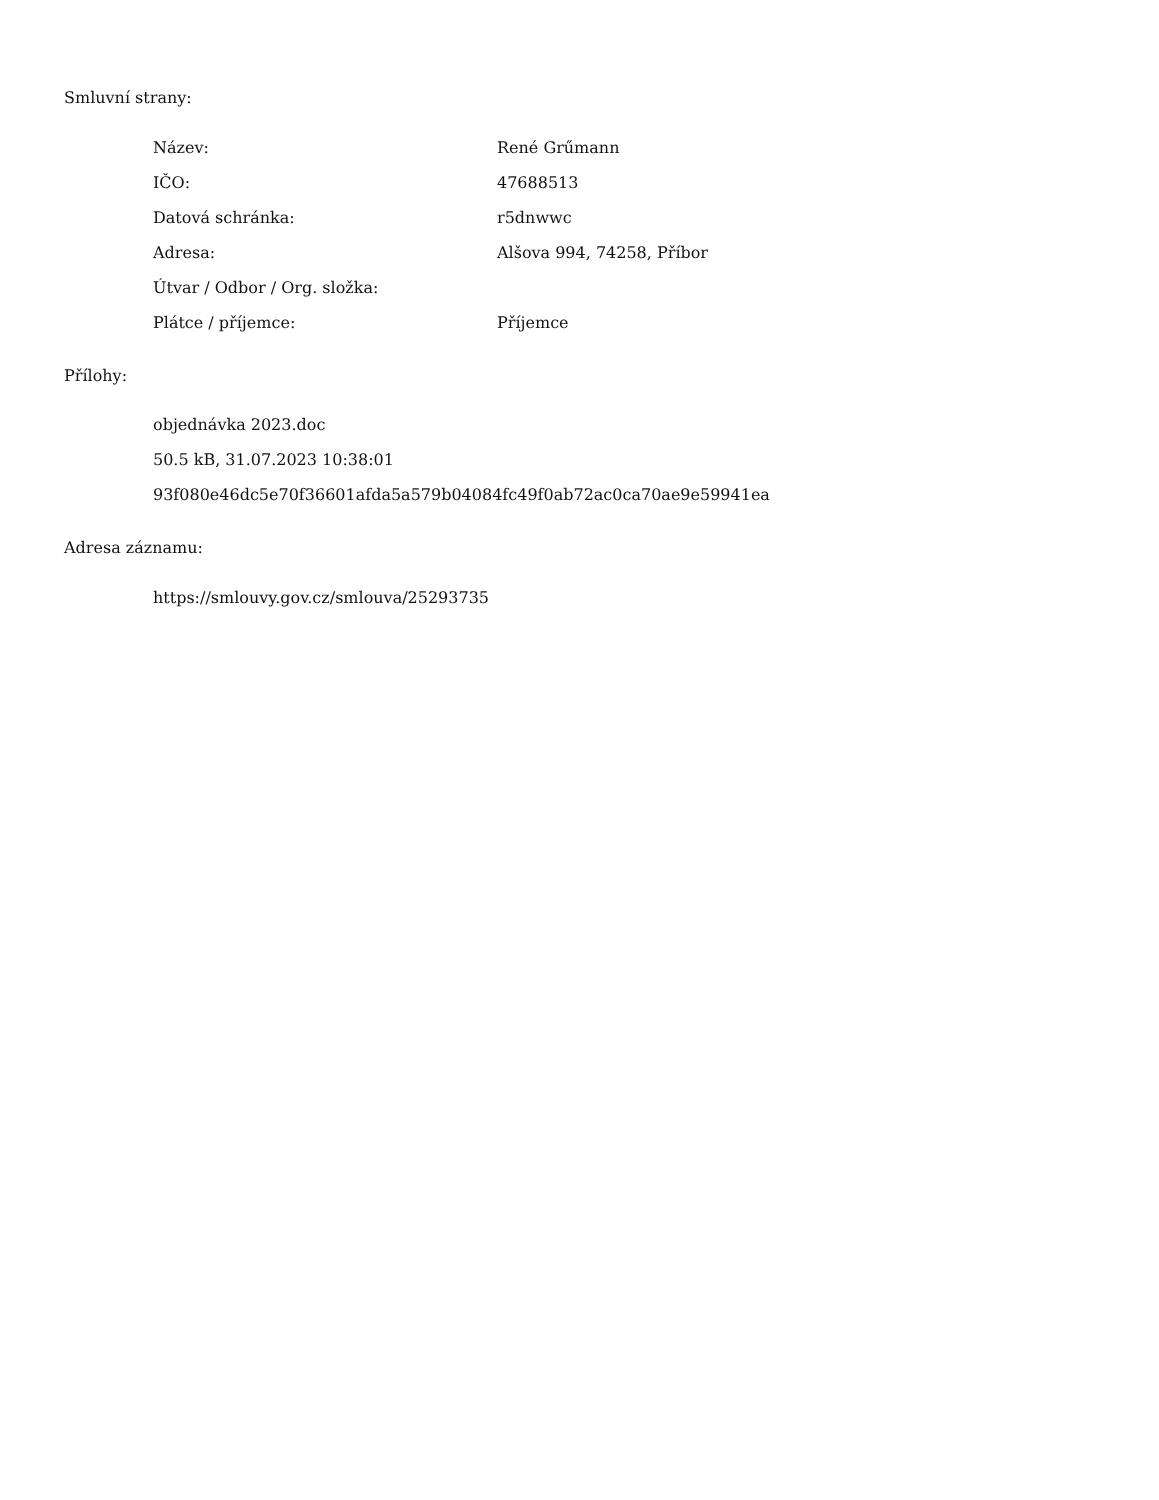Smluvní strany:
| Název: | René Grűmann |
| IČO: | 47688513 |
| Datová schránka: | r5dnwwc |
| Adresa: | Alšova 994, 74258, Příbor |
| Útvar / Odbor / Org. složka: | |
| Plátce / příjemce: | Příjemce |
Přílohy:
objednávka 2023.doc
50.5 kB, 31.07.2023 10:38:01
93f080e46dc5e70f36601afda5a579b04084fc49f0ab72ac0ca70ae9e59941ea
Adresa záznamu:
https://smlouvy.gov.cz/smlouva/25293735